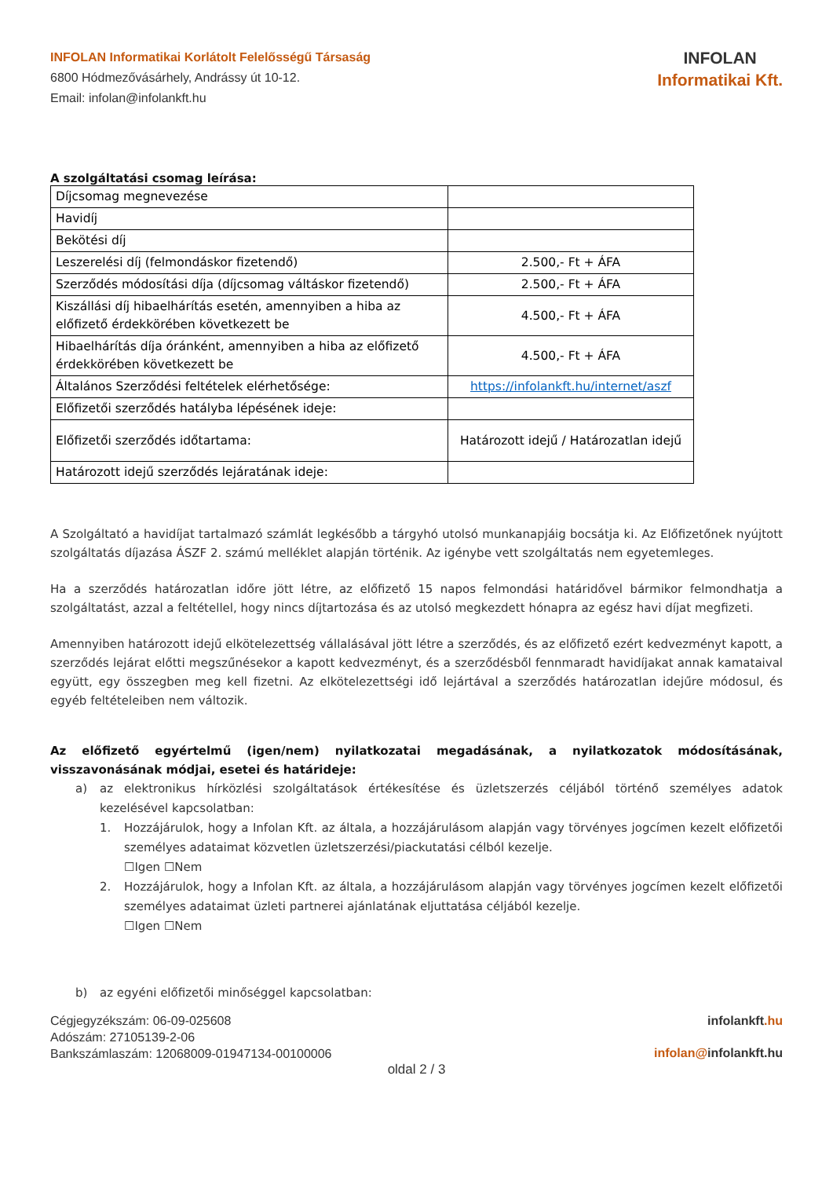INFOLAN Informatikai Korlátolt Felelősségű Társaság
6800 Hódmezővásárhely, Andrássy út 10-12.
Email: infolan@infolankft.hu
INFOLAN
Informatikai Kft.
A szolgáltatási csomag leírása:
| Díjcsomag megnevezése | |
| Havidíj | |
| Bekötési díj | |
| Leszerelési díj (felmondáskor fizetendő) | 2.500,- Ft + ÁFA |
| Szerződés módosítási díja (díjcsomag váltáskor fizetendő) | 2.500,- Ft + ÁFA |
| Kiszállási díj hibaelhárítás esetén, amennyiben a hiba az előfizető érdekkörében következett be | 4.500,- Ft + ÁFA |
| Hibaelhárítás díja óránként, amennyiben a hiba az előfizető érdekkörében következett be | 4.500,- Ft + ÁFA |
| Általános Szerződési feltételek elérhetősége: | https://infolankft.hu/internet/aszf |
| Előfizetői szerződés hatályba lépésének ideje: | |
| Előfizetői szerződés időtartama: | Határozott idejű / Határozatlan idejű |
| Határozott idejű szerződés lejáratának ideje: | |
A Szolgáltató a havidíjat tartalmazó számlát legkésőbb a tárgyhó utolsó munkanapjáig bocsátja ki. Az Előfizetőnek nyújtott szolgáltatás díjazása ÁSZF 2. számú melléklet alapján történik. Az igénybe vett szolgáltatás nem egyetemleges.
Ha a szerződés határozatlan időre jött létre, az előfizető 15 napos felmondási határidővel bármikor felmondhatja a szolgáltatást, azzal a feltétellel, hogy nincs díjtartozása és az utolsó megkezdett hónapra az egész havi díjat megfizeti.
Amennyiben határozott idejű elkötelezettség vállalásával jött létre a szerződés, és az előfizető ezért kedvezményt kapott, a szerződés lejárat előtti megszűnésekor a kapott kedvezményt, és a szerződésből fennmaradt havidíjakat annak kamataival együtt, egy összegben meg kell fizetni. Az elkötelezettségi idő lejártával a szerződés határozatlan idejűre módosul, és egyéb feltételeiben nem változik.
Az előfizető egyértelmű (igen/nem) nyilatkozatai megadásának, a nyilatkozatok módosításának, visszavonásának módjai, esetei és határideje:
a) az elektronikus hírközlési szolgáltatások értékesítése és üzletszerzés céljából történő személyes adatok kezelésével kapcsolatban:
1. Hozzájárulok, hogy a Infolan Kft. az általa, a hozzájárulásom alapján vagy törvényes jogcímen kezelt előfizetői személyes adataimat közvetlen üzletszerzési/piackutatási célból kezelje.
☐Igen ☐Nem
2. Hozzájárulok, hogy a Infolan Kft. az általa, a hozzájárulásom alapján vagy törvényes jogcímen kezelt előfizetői személyes adataimat üzleti partnerei ajánlatának eljuttatása céljából kezelje.
☐Igen ☐Nem
b) az egyéni előfizetői minőséggel kapcsolatban:
Cégjegyzékszám: 06-09-025608
Adószám: 27105139-2-06
Bankszámlaszám: 12068009-01947134-00100006
infolankft.hu
infolan@infolankft.hu
oldal 2 / 3